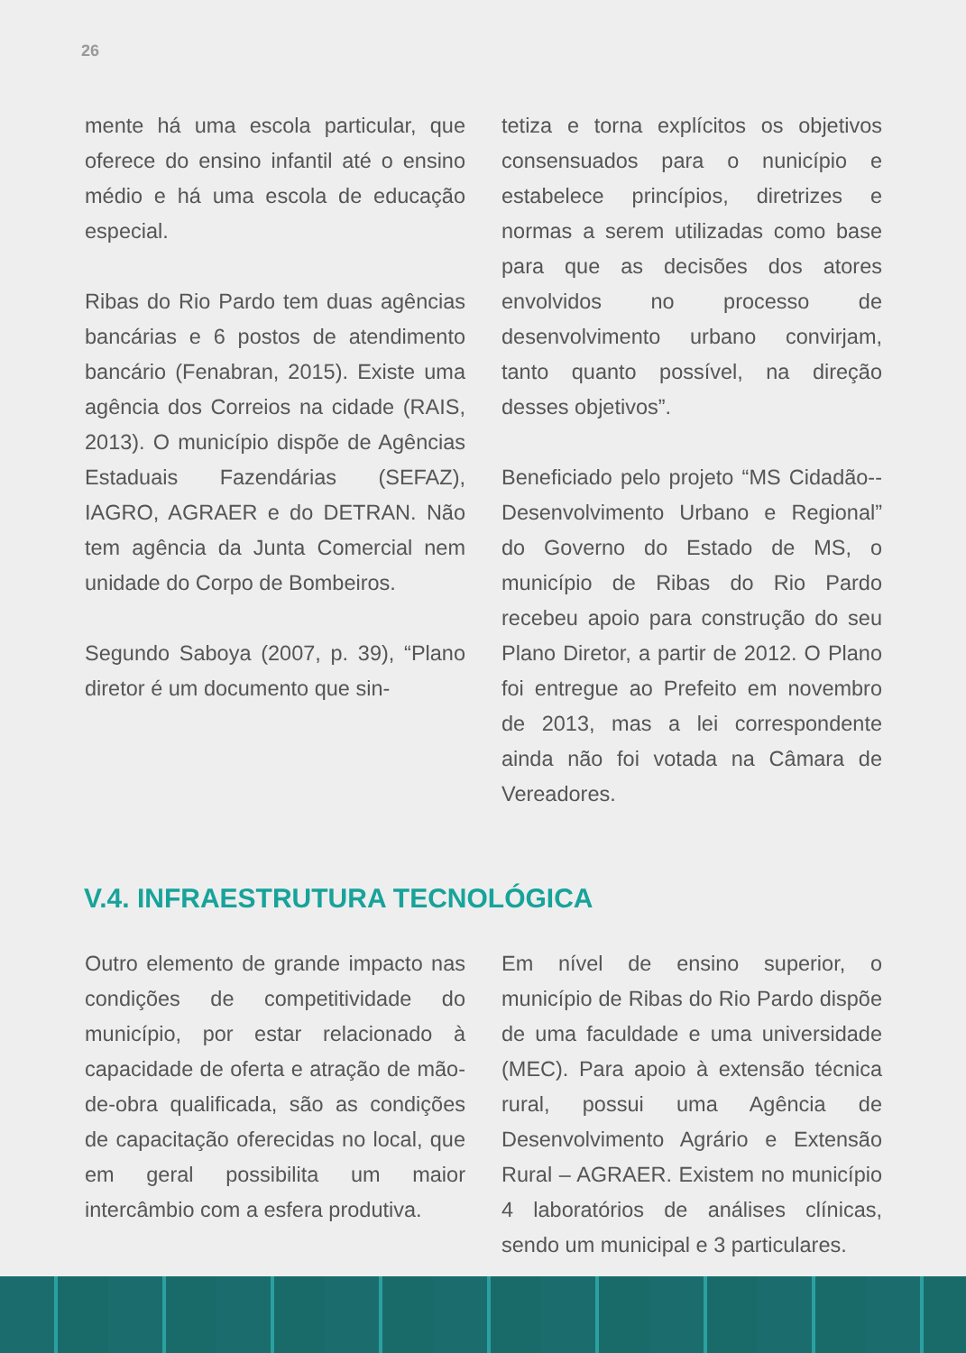26
mente há uma escola particular, que oferece do ensino infantil até o ensino médio e há uma escola de educação especial.
Ribas do Rio Pardo tem duas agências bancárias e 6 postos de atendimento bancário (Fenabran, 2015). Existe uma agência dos Correios na cidade (RAIS, 2013). O município dispõe de Agências Estaduais Fazendárias (SEFAZ), IAGRO, AGRAER e do DETRAN. Não tem agência da Junta Comercial nem unidade do Corpo de Bombeiros.
Segundo Saboya (2007, p. 39), “Plano diretor é um documento que sin-
tetiza e torna explícitos os objetivos consensuados para o nunicípio e estabelece princípios, diretrizes e normas a serem utilizadas como base para que as decisões dos atores envolvidos no processo de desenvolvimento urbano convirjam, tanto quanto possível, na direção desses objetivos”.
Beneficiado pelo projeto “MS Cidadão--Desenvolvimento Urbano e Regional” do Governo do Estado de MS, o município de Ribas do Rio Pardo recebeu apoio para construção do seu Plano Diretor, a partir de 2012. O Plano foi entregue ao Prefeito em novembro de 2013, mas a lei correspondente ainda não foi votada na Câmara de Vereadores.
V.4. INFRAESTRUTURA TECNOLÓGICA
Outro elemento de grande impacto nas condições de competitividade do município, por estar relacionado à capacidade de oferta e atração de mão-de-obra qualificada, são as condições de capacitação oferecidas no local, que em geral possibilita um maior intercâmbio com a esfera produtiva.
Em nível de ensino superior, o município de Ribas do Rio Pardo dispõe de uma faculdade e uma universidade (MEC). Para apoio à extensão técnica rural, possui uma Agência de Desenvolvimento Agrário e Extensão Rural – AGRAER. Existem no município 4 laboratórios de análises clínicas, sendo um municipal e 3 particulares.